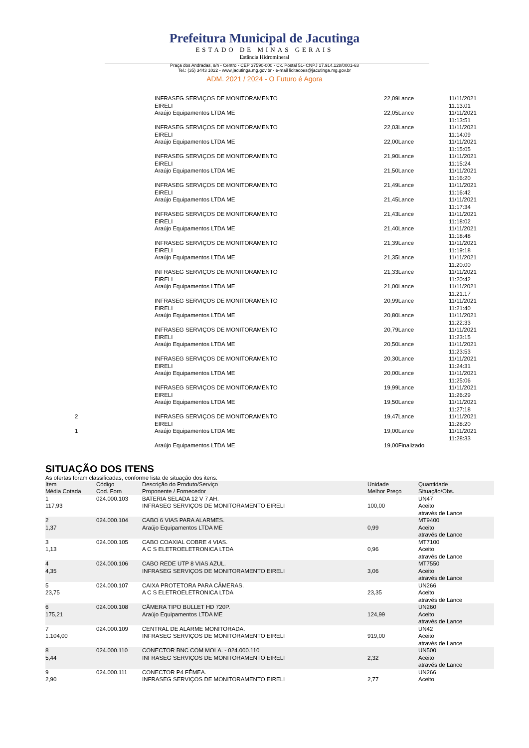Prefeitura Municipal de Jacutinga
ESTADO DE MINAS GERAIS
Estância Hidromineral
Praça dos Andradas, s/n - Centro - CEP 37590-000 - Cx. Postal 51- CNPJ 17.914.128/0001-63
Tel.: (35) 3443 1022 - www.jacutinga.mg.gov.br - e-mail licitacoes@jacutinga.mg.gov.br
ADM. 2021 / 2024 - O Futuro é Agora
| | INFRASEG SERVIÇOS DE MONITORAMENTO EIRELI | 22,09Lance | 11/11/2021 11:13:01 |
| | Araújo Equipamentos LTDA ME | 22,05Lance | 11/11/2021 11:13:51 |
| | INFRASEG SERVIÇOS DE MONITORAMENTO EIRELI | 22,03Lance | 11/11/2021 11:14:09 |
| | Araújo Equipamentos LTDA ME | 22,00Lance | 11/11/2021 11:15:05 |
| | INFRASEG SERVIÇOS DE MONITORAMENTO EIRELI | 21,90Lance | 11/11/2021 11:15:24 |
| | Araújo Equipamentos LTDA ME | 21,50Lance | 11/11/2021 11:16:20 |
| | INFRASEG SERVIÇOS DE MONITORAMENTO EIRELI | 21,49Lance | 11/11/2021 11:16:42 |
| | Araújo Equipamentos LTDA ME | 21,45Lance | 11/11/2021 11:17:34 |
| | INFRASEG SERVIÇOS DE MONITORAMENTO EIRELI | 21,43Lance | 11/11/2021 11:18:02 |
| | Araújo Equipamentos LTDA ME | 21,40Lance | 11/11/2021 11:18:48 |
| | INFRASEG SERVIÇOS DE MONITORAMENTO EIRELI | 21,39Lance | 11/11/2021 11:19:18 |
| | Araújo Equipamentos LTDA ME | 21,35Lance | 11/11/2021 11:20:00 |
| | INFRASEG SERVIÇOS DE MONITORAMENTO EIRELI | 21,33Lance | 11/11/2021 11:20:42 |
| | Araújo Equipamentos LTDA ME | 21,00Lance | 11/11/2021 11:21:17 |
| | INFRASEG SERVIÇOS DE MONITORAMENTO EIRELI | 20,99Lance | 11/11/2021 11:21:40 |
| | Araújo Equipamentos LTDA ME | 20,80Lance | 11/11/2021 11:22:33 |
| | INFRASEG SERVIÇOS DE MONITORAMENTO EIRELI | 20,79Lance | 11/11/2021 11:23:15 |
| | Araújo Equipamentos LTDA ME | 20,50Lance | 11/11/2021 11:23:53 |
| | INFRASEG SERVIÇOS DE MONITORAMENTO EIRELI | 20,30Lance | 11/11/2021 11:24:31 |
| | Araújo Equipamentos LTDA ME | 20,00Lance | 11/11/2021 11:25:06 |
| | INFRASEG SERVIÇOS DE MONITORAMENTO EIRELI | 19,99Lance | 11/11/2021 11:26:29 |
| | Araújo Equipamentos LTDA ME | 19,50Lance | 11/11/2021 11:27:18 |
| 2 | INFRASEG SERVIÇOS DE MONITORAMENTO EIRELI | 19,47Lance | 11/11/2021 11:28:20 |
| 1 | Araújo Equipamentos LTDA ME | 19,00Lance | 11/11/2021 11:28:33 |
| | Araújo Equipamentos LTDA ME | 19,00Finalizado | |
SITUAÇÃO DOS ITENS
As ofertas foram classificadas, conforme lista de situação dos itens:
| Item Média Cotada | Código Cod. Forn | Descrição do Produto/Serviço Proponente / Fornecedor | Unidade Melhor Preço | Quantidade Situação/Obs. |
| --- | --- | --- | --- | --- |
| 1 117,93 | 024.000.103 | BATERIA SELADA 12 V 7 AH. INFRASEG SERVIÇOS DE MONITORAMENTO EIRELI | 100,00 | UN47 Aceito através de Lance |
| 2 1,37 | 024.000.104 | CABO 6 VIAS PARA ALARMES. Araújo Equipamentos LTDA ME | 0,99 | MT9400 Aceito através de Lance |
| 3 1,13 | 024.000.105 | CABO COAXIAL COBRE 4 VIAS. A C S ELETROELETRONICA LTDA | 0,96 | MT7100 Aceito através de Lance |
| 4 4,35 | 024.000.106 | CABO REDE UTP 8 VIAS AZUL. INFRASEG SERVIÇOS DE MONITORAMENTO EIRELI | 3,06 | MT7550 Aceito através de Lance |
| 5 23,75 | 024.000.107 | CAIXA PROTETORA PARA CÂMERAS. A C S ELETROELETRONICA LTDA | 23,35 | UN266 Aceito através de Lance |
| 6 175,21 | 024.000.108 | CÂMERA TIPO BULLET HD 720P. Araújo Equipamentos LTDA ME | 124,99 | UN260 Aceito através de Lance |
| 7 1.104,00 | 024.000.109 | CENTRAL DE ALARME MONITORADA. INFRASEG SERVIÇOS DE MONITORAMENTO EIRELI | 919,00 | UN42 Aceito através de Lance |
| 8 5,44 | 024.000.110 | CONECTOR BNC COM MOLA. - 024.000.110 INFRASEG SERVIÇOS DE MONITORAMENTO EIRELI | 2,32 | UN500 Aceito através de Lance |
| 9 2,90 | 024.000.111 | CONECTOR P4 FÊMEA. INFRASEG SERVIÇOS DE MONITORAMENTO EIRELI | 2,77 | UN266 Aceito |